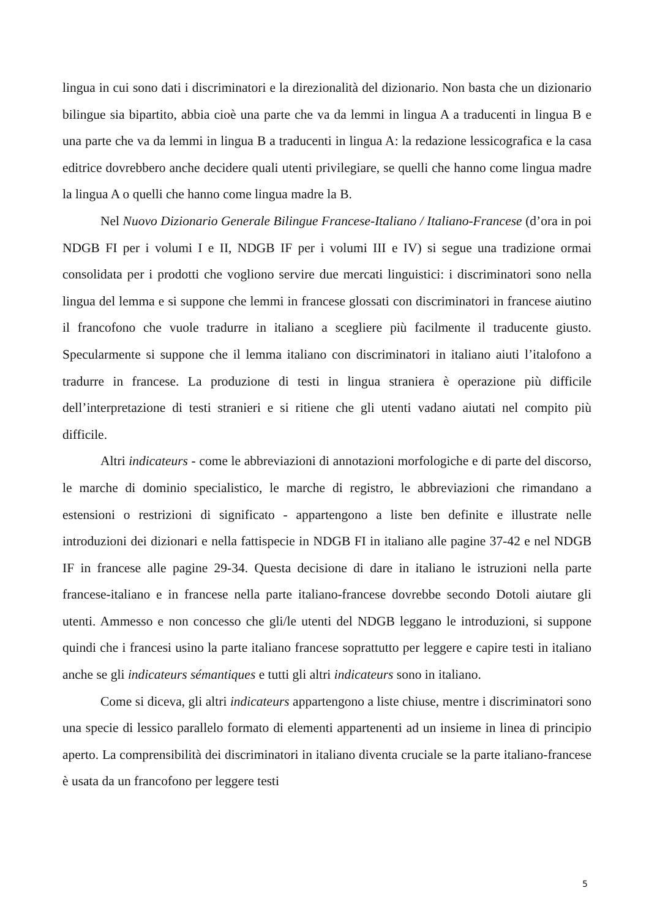lingua in cui sono dati i discriminatori e la direzionalità del dizionario. Non basta che un dizionario bilingue sia bipartito, abbia cioè una parte che va da lemmi in lingua A a traducenti in lingua B e una parte che va da lemmi in lingua B a traducenti in lingua A: la redazione lessicografica e la casa editrice dovrebbero anche decidere quali utenti privilegiare, se quelli che hanno come lingua madre la lingua A o quelli che hanno come lingua madre la B.
Nel Nuovo Dizionario Generale Bilingue Francese-Italiano / Italiano-Francese (d’ora in poi NDGB FI per i volumi I e II, NDGB IF per i volumi III e IV) si segue una tradizione ormai consolidata per i prodotti che vogliono servire due mercati linguistici: i discriminatori sono nella lingua del lemma e si suppone che lemmi in francese glossati con discriminatori in francese aiutino il francofono che vuole tradurre in italiano a scegliere più facilmente il traducente giusto. Specularmente si suppone che il lemma italiano con discriminatori in italiano aiuti l’italofono a tradurre in francese. La produzione di testi in lingua straniera è operazione più difficile dell’interpretazione di testi stranieri e si ritiene che gli utenti vadano aiutati nel compito più difficile.
Altri indicateurs - come le abbreviazioni di annotazioni morfologiche e di parte del discorso, le marche di dominio specialistico, le marche di registro, le abbreviazioni che rimandano a estensioni o restrizioni di significato - appartengono a liste ben definite e illustrate nelle introduzioni dei dizionari e nella fattispecie in NDGB FI in italiano alle pagine 37-42 e nel NDGB IF in francese alle pagine 29-34. Questa decisione di dare in italiano le istruzioni nella parte francese-italiano e in francese nella parte italiano-francese dovrebbe secondo Dotoli aiutare gli utenti. Ammesso e non concesso che gli/le utenti del NDGB leggano le introduzioni, si suppone quindi che i francesi usino la parte italiano francese soprattutto per leggere e capire testi in italiano anche se gli indicateurs sémantiques e tutti gli altri indicateurs sono in italiano.
Come si diceva, gli altri indicateurs appartengono a liste chiuse, mentre i discriminatori sono una specie di lessico parallelo formato di elementi appartenenti ad un insieme in linea di principio aperto. La comprensibilità dei discriminatori in italiano diventa cruciale se la parte italiano-francese è usata da un francofono per leggere testi
5